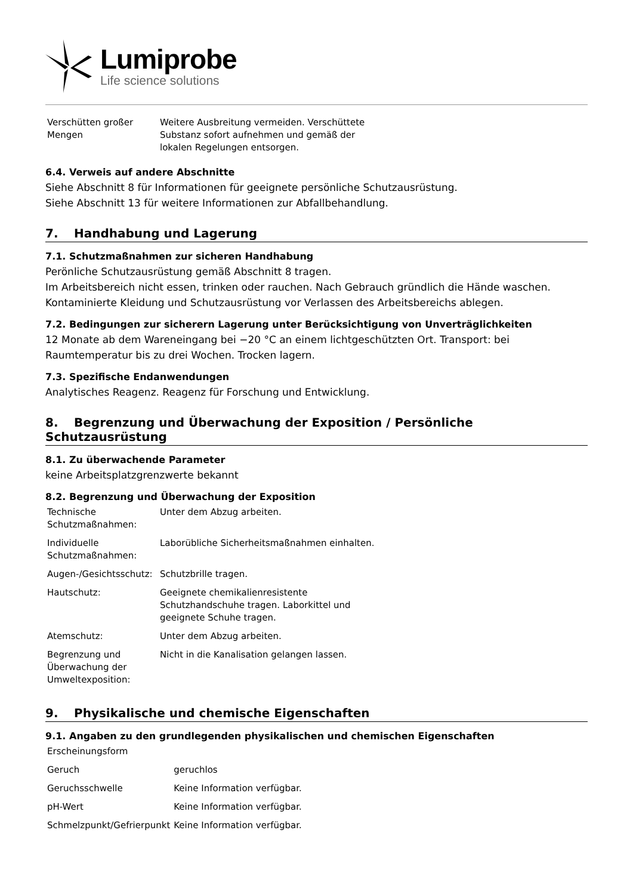Lumiprobe
Life science solutions
| Verschütten großer Mengen | Weitere Ausbreitung vermeiden. Verschüttete Substanz sofort aufnehmen und gemäß der lokalen Regelungen entsorgen. |
6.4. Verweis auf andere Abschnitte
Siehe Abschnitt 8 für Informationen für geeignete persönliche Schutzausrüstung.
Siehe Abschnitt 13 für weitere Informationen zur Abfallbehandlung.
7. Handhabung und Lagerung
7.1. Schutzmaßnahmen zur sicheren Handhabung
Perönliche Schutzausrüstung gemäß Abschnitt 8 tragen.
Im Arbeitsbereich nicht essen, trinken oder rauchen. Nach Gebrauch gründlich die Hände waschen.
Kontaminierte Kleidung und Schutzausrüstung vor Verlassen des Arbeitsbereichs ablegen.
7.2. Bedingungen zur sicherern Lagerung unter Berücksichtigung von Unverträglichkeiten
12 Monate ab dem Wareneingang bei −20 °C an einem lichtgeschützten Ort. Transport: bei Raumtemperatur bis zu drei Wochen. Trocken lagern.
7.3. Spezifische Endanwendungen
Analytisches Reagenz. Reagenz für Forschung und Entwicklung.
8. Begrenzung und Überwachung der Exposition / Persönliche Schutzausrüstung
8.1. Zu überwachende Parameter
keine Arbeitsplatzgrenzwerte bekannt
8.2. Begrenzung und Überwachung der Exposition
| Technische Schutzmaßnahmen: | Unter dem Abzug arbeiten. |
| Individuelle Schutzmaßnahmen: | Laborübliche Sicherheitsmaßnahmen einhalten. |
| Augen-/Gesichtsschutz: | Schutzbrille tragen. |
| Hautschutz: | Geeignete chemikalienresistente Schutzhandschuhe tragen. Laborkittel und geeignete Schuhe tragen. |
| Atemschutz: | Unter dem Abzug arbeiten. |
| Begrenzung und Überwachung der Umweltexposition: | Nicht in die Kanalisation gelangen lassen. |
9. Physikalische und chemische Eigenschaften
9.1. Angaben zu den grundlegenden physikalischen und chemischen Eigenschaften
| Erscheinungsform | |
| Geruch | geruchlos |
| Geruchsschwelle | Keine Information verfügbar. |
| pH-Wert | Keine Information verfügbar. |
| Schmelzpunkt/Gefrierpunkt | Keine Information verfügbar. |